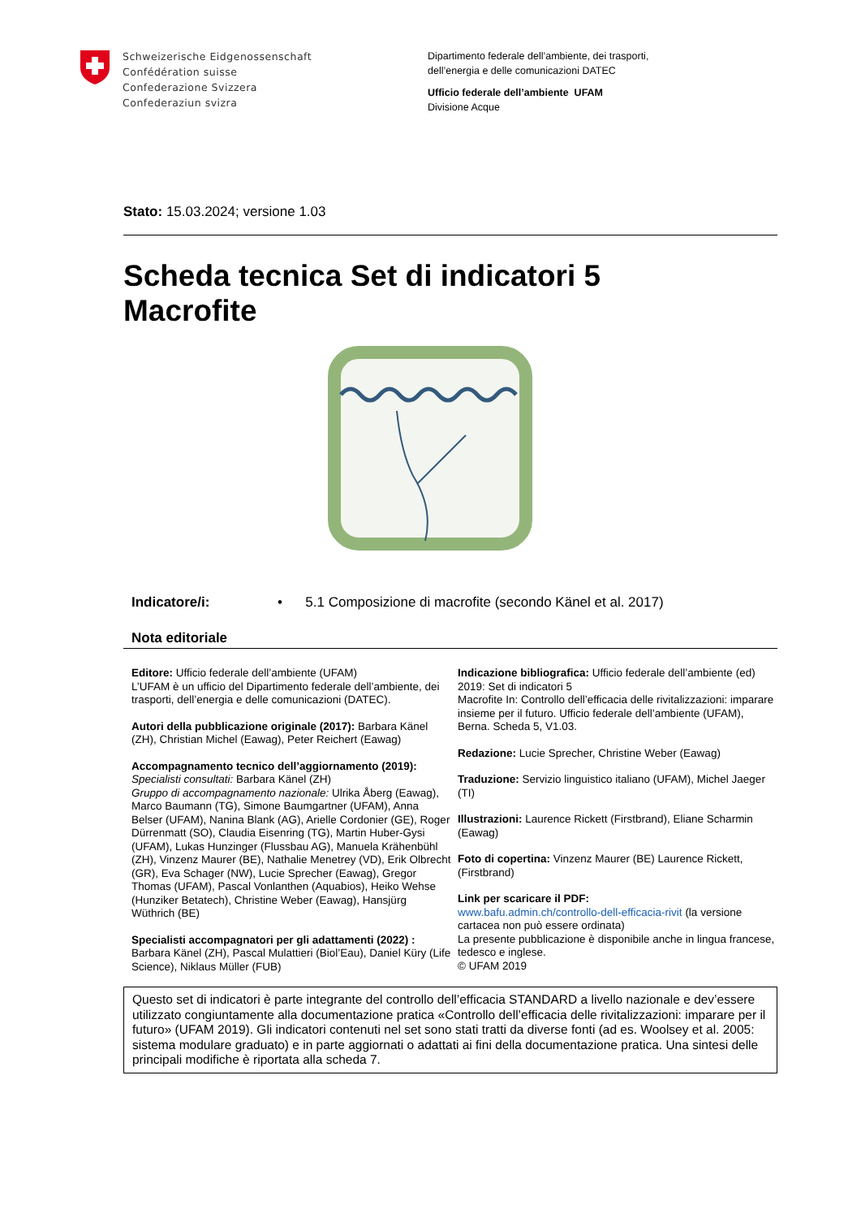Schweizerische Eidgenossenschaft
Confédération suisse
Confederazione Svizzera
Confederaziun svizra
Dipartimento federale dell’ambiente, dei trasporti,
dell’energia e delle comunicazioni DATEC
Ufficio federale dell’ambiente UFAM
Divisione Acque
Stato: 15.03.2024; versione 1.03
Scheda tecnica Set di indicatori 5
Macrofite
Indicatore/i: • 5.1 Composizione di macrofite (secondo Känel et al. 2017)
Nota editoriale
Editore: Ufficio federale dell’ambiente (UFAM)
L’UFAM è un ufficio del Dipartimento federale dell’ambiente, dei trasporti, dell’energia e delle comunicazioni (DATEC).
Autori della pubblicazione originale (2017): Barbara Känel (ZH), Christian Michel (Eawag), Peter Reichert (Eawag)
Accompagnamento tecnico dell’aggiornamento (2019):
Specialisti consultati: Barbara Känel (ZH)
Gruppo di accompagnamento nazionale: Ulrika Åberg (Eawag), Marco Baumann (TG), Simone Baumgartner (UFAM), Anna Belser (UFAM), Nanina Blank (AG), Arielle Cordonier (GE), Roger Dürrenmatt (SO), Claudia Eisenring (TG), Martin Huber-Gysi (UFAM), Lukas Hunzinger (Flussbau AG), Manuela Krähenbühl (ZH), Vinzenz Maurer (BE), Nathalie Menetrey (VD), Erik Olbrecht (GR), Eva Schager (NW), Lucie Sprecher (Eawag), Gregor Thomas (UFAM), Pascal Vonlanthen (Aquabios), Heiko Wehse (Hunziker Betatech), Christine Weber (Eawag), Hansjürg Wüthrich (BE)
Specialisti accompagnatori per gli adattamenti (2022) : Barbara Känel (ZH), Pascal Mulattieri (Biol’Eau), Daniel Küry (Life Science), Niklaus Müller (FUB)
Indicazione bibliografica: Ufficio federale dell’ambiente (ed) 2019: Set di indicatori 5
Macrofite In: Controllo dell’efficacia delle rivitalizzazioni: imparare insieme per il futuro. Ufficio federale dell’ambiente (UFAM), Berna. Scheda 5, V1.03.
Redazione: Lucie Sprecher, Christine Weber (Eawag)
Traduzione: Servizio linguistico italiano (UFAM), Michel Jaeger (TI)
Illustrazioni: Laurence Rickett (Firstbrand), Eliane Scharmin (Eawag)
Foto di copertina: Vinzenz Maurer (BE) Laurence Rickett, (Firstbrand)
Link per scaricare il PDF:
www.bafu.admin.ch/controllo-dell-efficacia-rivit (la versione cartacea non può essere ordinata)
La presente pubblicazione è disponibile anche in lingua francese, tedesco e inglese.
© UFAM 2019
Questo set di indicatori è parte integrante del controllo dell’efficacia STANDARD a livello nazionale e dev’essere utilizzato congiuntamente alla documentazione pratica «Controllo dell’efficacia delle rivitalizzazioni: imparare per il futuro» (UFAM 2019). Gli indicatori contenuti nel set sono stati tratti da diverse fonti (ad es. Woolsey et al. 2005: sistema modulare graduato) e in parte aggiornati o adattati ai fini della documentazione pratica. Una sintesi delle principali modifiche è riportata alla scheda 7.